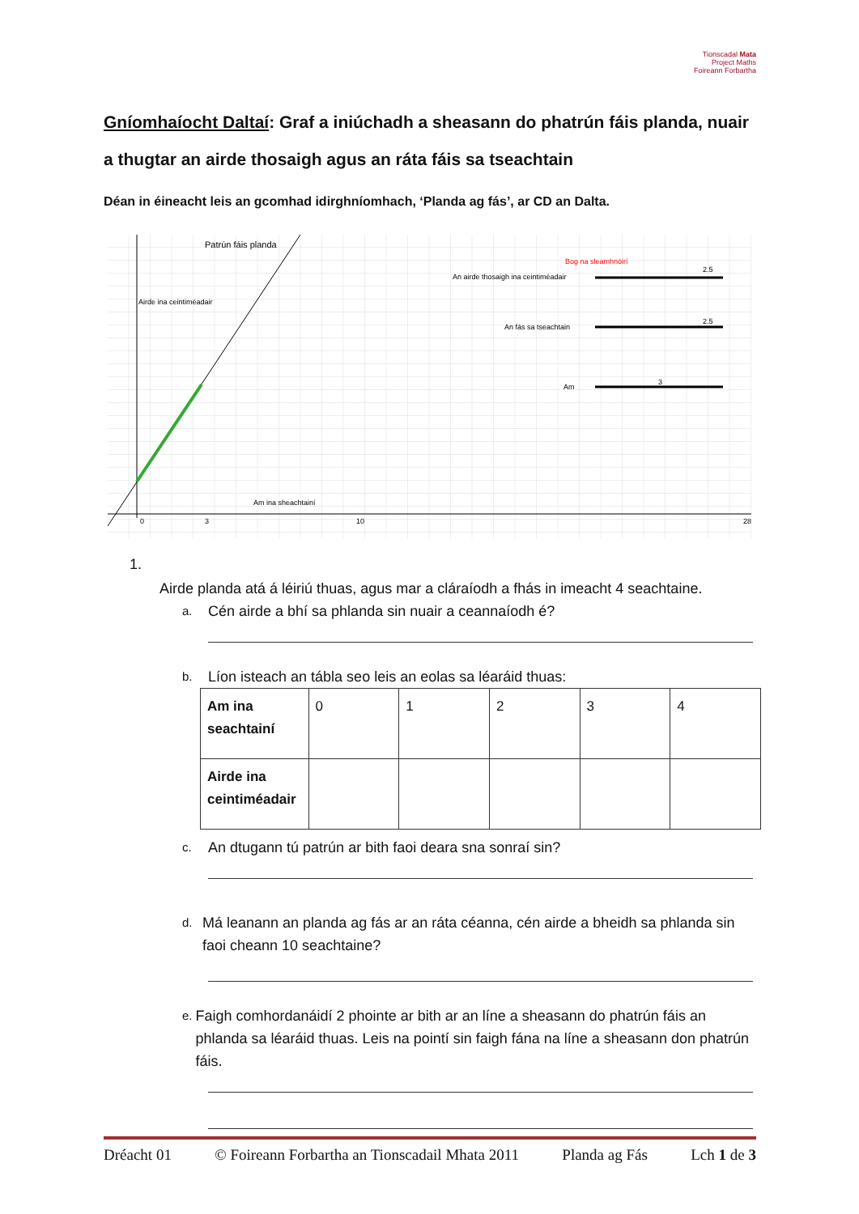Tionscadal Mata
Project Maths
Foireann Forbartha
Gníomhaíocht Daltaí: Graf a iniúchadh a sheasann do phatrún fáis planda, nuair a thugtar an airde thosaigh agus an ráta fáis sa tseachtain
Déan in éineacht leis an gcomhad idirghníomhach, ‘Planda ag fás’, ar CD an Dalta.
Patrún fáis planda
Airde ina ceintiméadair
Am ina sheachtainí
Bog na sleamhnóirí
An airde thosaigh ina ceintiméadair
2.5
An fás sa tseachtain
2.5
Am
3
0
3
10
28
1.
Airde planda atá á léiriú thuas, agus mar a cláraíodh a fhás in imeacht 4 seachtaine.
a. Cén airde a bhí sa phlanda sin nuair a ceannaíodh é?
b. Líon isteach an tábla seo leis an eolas sa léaráid thuas:
| Am ina seachtainí | 0 | 1 | 2 | 3 | 4 |
| Airde ina ceintiméadair | | | | | |
c. An dtugann tú patrún ar bith faoi deara sna sonraí sin?
d. Má leanann an planda ag fás ar an ráta céanna, cén airde a bheidh sa phlanda sin faoi cheann 10 seachtaine?
e. Faigh comhordanáidí 2 phointe ar bith ar an líne a sheasann do phatrún fáis an phlanda sa léaráid thuas. Leis na pointí sin faigh fána na líne a sheasann don phatrún fáis.
Dréacht 01 © Foireann Forbartha an Tionscadail Mhata 2011 Planda ag Fás Lch 1 de 3